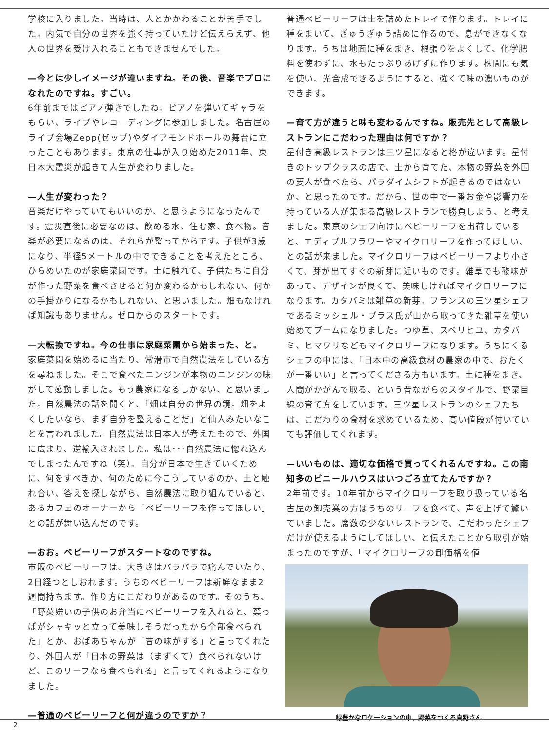学校に入りました。当時は、人とかかわることが苦手でした。内気で自分の世界を強く持っていたけど伝えらえず、他人の世界を受け入れることもできませんでした。
—今とは少しイメージが違いますね。その後、音楽でプロになれたのですね。すごい。
6年前まではピアノ弾きでしたね。ピアノを弾いてギャラをもらい、ライブやレコーディングに参加しました。名古屋のライブ会場Zepp(ゼップ)やダイアモンドホールの舞台に立ったこともあります。東京の仕事が入り始めた2011年、東日本大震災が起きて人生が変わりました。
—人生が変わった？
音楽だけやっていてもいいのか、と思うようになったんです。震災直後に必要なのは、飲める水、住む家、食べ物。音楽が必要になるのは、それらが整ってからです。子供が3歳になり、半径5メートルの中でできることを考えたところ、ひらめいたのが家庭菜園です。土に触れて、子供たちに自分が作った野菜を食べさせると何か変わるかもしれない、何かの手掛かりになるかもしれない、と思いました。畑もなければ知識もありません。ゼロからのスタートです。
—大転換ですね。今の仕事は家庭菜園から始まった、と。
家庭菜園を始めるに当たり、常滑市で自然農法をしている方を尋ねました。そこで食べたニンジンが本物のニンジンの味がして感動しました。もう農家になるしかない、と思いました。自然農法の話を聞くと、「畑は自分の世界の鏡。畑をよくしたいなら、まず自分を整えることだ」と仙人みたいなことを言われました。自然農法は日本人が考えたもので、外国に広まり、逆輸入されました。私は･･･自然農法に惚れ込んでしまったんですね（笑）。自分が日本で生きていくために、何をすべきか、何のために今こうしているのか、土と触れ合い、答えを探しながら、自然農法に取り組んでいると、あるカフェのオーナーから「ベビーリーフを作ってほしい」との話が舞い込んだのです。
—おお。ベビーリーフがスタートなのですね。
市販のベビーリーフは、大きさはバラバラで痛んでいたり、2日経つとしおれます。うちのベビーリーフは新鮮なまま2週間持ちます。作り方にこだわりがあるのです。そのうち、「野菜嫌いの子供のお弁当にベビーリーフを入れると、葉っぱがシャキッと立って美味しそうだったから全部食べられた」とか、おばあちゃんが「昔の味がする」と言ってくれたり、外国人が「日本の野菜は（まずくて）食べられないけど、このリーフなら食べられる」と言ってくれるようになりました。
—普通のベビーリーフと何が違うのですか？
普通ベビーリーフは土を詰めたトレイで作ります。トレイに種をまいて、ぎゅうぎゅう詰めに作るので、息ができなくなります。うちは地面に種をまき、根張りをよくして、化学肥料を使わずに、水もたっぷりあげずに作ります。株間にも気を使い、光合成できるようにすると、強くて味の濃いものができます。
—育て方が違うと味も変わるんですね。販売先として高級レストランにこだわった理由は何ですか？
星付き高級レストランは三ツ星になると格が違います。星付きのトップクラスの店で、土から育てた、本物の野菜を外国の要人が食べたら、パラダイムシフトが起きるのではないか、と思ったのです。だから、世の中で一番お金や影響力を持っている人が集まる高級レストランで勝負しよう、と考えました。東京のシェフ向けにベビーリーフを出荷していると、エディブルフラワーやマイクロリーフを作ってほしい、との話が来ました。マイクロリーフはベビーリーフより小さくて、芽が出てすぐの新芽に近いものです。雑草でも酸味があって、デザインが良くて、美味しければマイクロリーフになります。カタバミは雑草の新芽。フランスの三ツ星シェフであるミッシェル・ブラス氏が山から取ってきた雑草を使い始めてブームになりました。つゆ草、スベリヒユ、カタバミ、ヒマワリなどもマイクロリーフになります。うちにくるシェフの中には、「日本中の高級食材の農家の中で、おたくが一番いい」と言ってくださる方もいます。土に種をまき、人間がかがんで取る、という昔ながらのスタイルで、野菜目線の育て方をしています。三ツ星レストランのシェフたちは、こだわりの食材を求めているため、高い値段が付いていても評価してくれます。
—いいものは、適切な価格で買ってくれるんですね。この南知多のビニールハウスはいつごろ立てたんですか？
2年前です。10年前からマイクロリーフを取り扱っている名古屋の卸売業の方はうちのリーフを食べて、声を上げて驚いていました。席数の少ないレストランで、こだわったシェフだけが使えるようにしてほしい、と伝えたことから取引が始まったのですが、「マイクロリーフの卸価格を値
緑豊かなロケーションの中、野菜をつくる真野さん
2